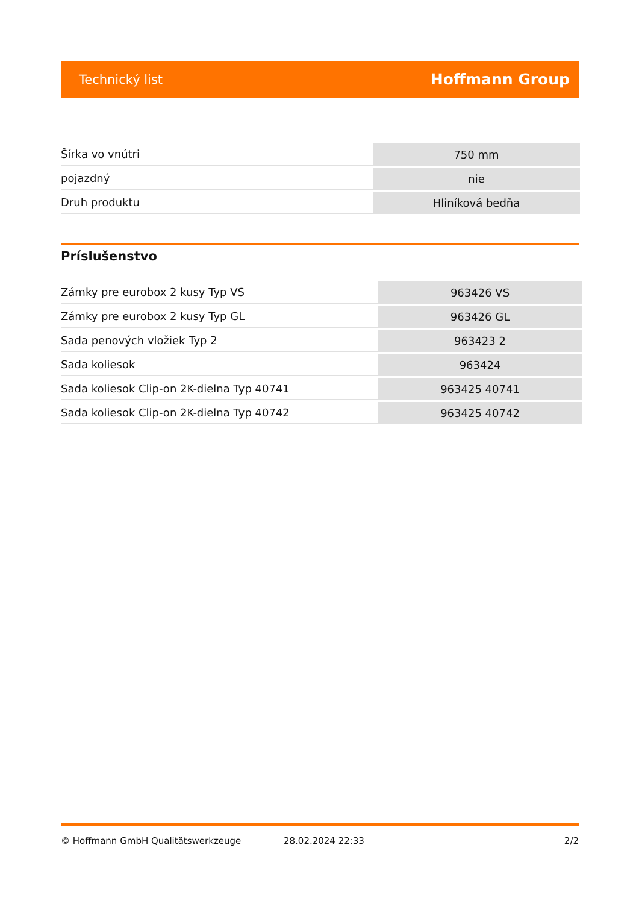Technický list Hoffmann Group
| Šírka vo vnútri | 750 mm |
| pojazdný | nie |
| Druh produktu | Hliníková bedňa |
Príslušenstvo
| Zámky pre eurobox 2 kusy Typ VS | 963426 VS |
| Zámky pre eurobox 2 kusy Typ GL | 963426 GL |
| Sada penových vložiek Typ 2 | 963423 2 |
| Sada koliesok | 963424 |
| Sada koliesok Clip-on 2K-dielna Typ 40741 | 963425 40741 |
| Sada koliesok Clip-on 2K-dielna Typ 40742 | 963425 40742 |
© Hoffmann GmbH Qualitätswerkzeuge 28.02.2024 22:33 2/2